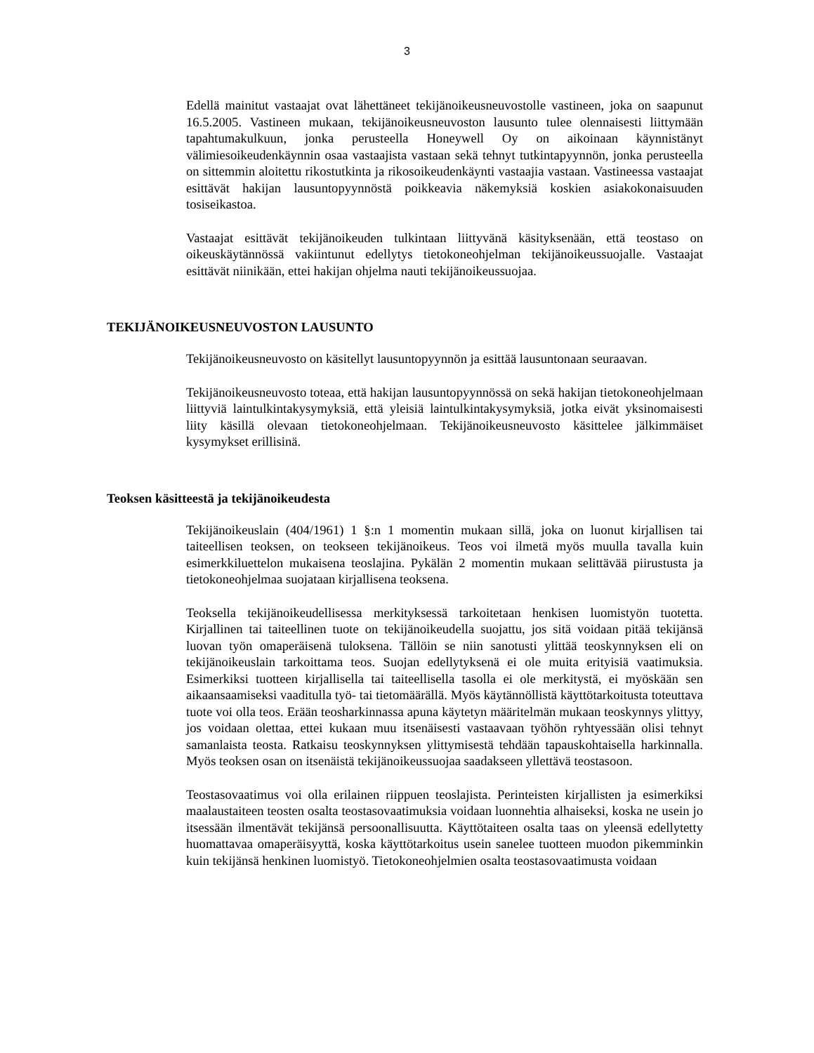3
Edellä mainitut vastaajat ovat lähettäneet tekijänoikeusneuvostolle vastineen, joka on saapunut 16.5.2005. Vastineen mukaan, tekijänoikeusneuvoston lausunto tulee olennaisesti liittymään tapahtumakulkuun, jonka perusteella Honeywell Oy on aikoinaan käynnistänyt välimiesoikeudenkäynnin osaa vastaajista vastaan sekä tehnyt tutkintapyynnön, jonka perusteella on sittemmin aloitettu rikostutkinta ja rikosoikeudenkäynti vastaajia vastaan. Vastineessa vastaajat esittävät hakijan lausuntopyynnöstä poikkeavia näkemyksiä koskien asiakokonaisuuden tosiseikastoa.
Vastaajat esittävät tekijänoikeuden tulkintaan liittyvänä käsityksenään, että teostaso on oikeuskäytännössä vakiintunut edellytys tietokoneohjelman tekijänoikeussuojalle. Vastaajat esittävät niinikään, ettei hakijan ohjelma nauti tekijänoikeussuojaa.
TEKIJÄNOIKEUSNEUVOSTON LAUSUNTO
Tekijänoikeusneuvosto on käsitellyt lausuntopyynnön ja esittää lausuntonaan seuraavan.
Tekijänoikeusneuvosto toteaa, että hakijan lausuntopyynnössä on sekä hakijan tietokoneohjelmaan liittyviä laintulkintakysymyksiä, että yleisiä laintulkintakysymyksiä, jotka eivät yksinomaisesti liity käsillä olevaan tietokoneohjelmaan. Tekijänoikeusneuvosto käsittelee jälkimmäiset kysymykset erillisinä.
Teoksen käsitteestä ja tekijänoikeudesta
Tekijänoikeuslain (404/1961) 1 §:n 1 momentin mukaan sillä, joka on luonut kirjallisen tai taiteellisen teoksen, on teokseen tekijänoikeus. Teos voi ilmetä myös muulla tavalla kuin esimerkkiluettelon mukaisena teoslajina. Pykälän 2 momentin mukaan selittävää piirustusta ja tietokoneohjelmaa suojataan kirjallisena teoksena.
Teoksella tekijänoikeudellisessa merkityksessä tarkoitetaan henkisen luomistyön tuotetta. Kirjallinen tai taiteellinen tuote on tekijänoikeudella suojattu, jos sitä voidaan pitää tekijänsä luovan työn omaperäisenä tuloksena. Tällöin se niin sanotusti ylittää teoskynnyksen eli on tekijänoikeuslain tarkoittama teos. Suojan edellytyksenä ei ole muita erityisiä vaatimuksia. Esimerkiksi tuotteen kirjallisella tai taiteellisella tasolla ei ole merkitystä, ei myöskään sen aikaansaamiseksi vaaditulla työ- tai tietomäärällä. Myös käytännöllistä käyttötarkoitusta toteuttava tuote voi olla teos. Erään teosharkinnassa apuna käytetyn määritelmän mukaan teoskynnys ylittyy, jos voidaan olettaa, ettei kukaan muu itsenäisesti vastaavaan työhön ryhtyessään olisi tehnyt samanlaista teosta. Ratkaisu teoskynnyksen ylittymisestä tehdään tapauskohtaisella harkinnalla. Myös teoksen osan on itsenäistä tekijänoikeussuojaa saadakseen yllettävä teostasoon.
Teostasovaatimus voi olla erilainen riippuen teoslajista. Perinteisten kirjallisten ja esimerkiksi maalaustaiteen teosten osalta teostasovaatimuksia voidaan luonnehtia alhaiseksi, koska ne usein jo itsessään ilmentävät tekijänsä persoonallisuutta. Käyttötaiteen osalta taas on yleensä edellytetty huomattavaa omaperäisyyttä, koska käyttötarkoitus usein sanelee tuotteen muodon pikemminkin kuin tekijänsä henkinen luomistyö. Tietokoneohjelmien osalta teostasovaatimusta voidaan